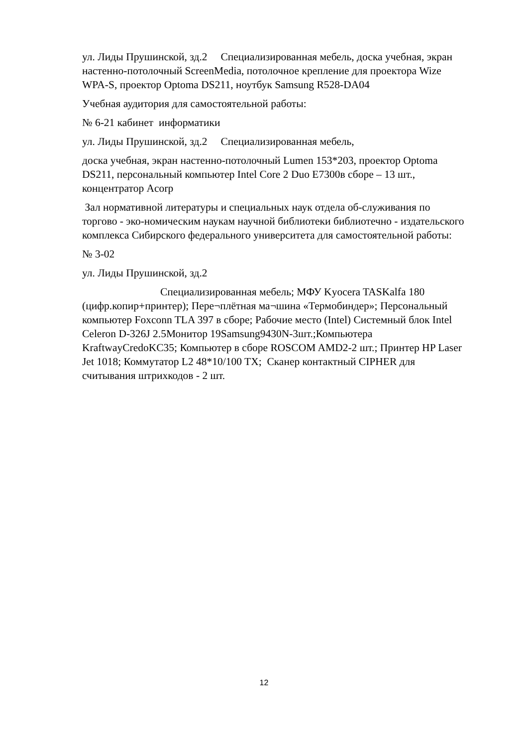ул. Лиды Прушинской, зд.2 Специализированная мебель, доска учебная, экран настенно-потолочный ScreenMedia, потолочное крепление для проектора Wize WPA-S, проектор Optoma DS211, ноутбук Samsung R528-DA04
Учебная аудитория для самостоятельной работы:
№ 6-21 кабинет информатики
ул. Лиды Прушинской, зд.2 Специализированная мебель,
доска учебная, экран настенно-потолочный Lumen 153*203, проектор Optoma DS211, персональный компьютер Intel Core 2 Duo E7300в сборе – 13 шт., концентратор Acorp
Зал нормативной литературы и специальных наук отдела об-служивания по торгово - эко-номическим наукам научной библиотеки библиотечно - издательского комплекса Сибирского федерального университета для самостоятельной работы:
№ 3-02
ул. Лиды Прушинской, зд.2
Специализированная мебель; МФУ Kyocera TASKalfa 180 (цифр.копир+принтер); Пере¬плётная ма¬шина «Термобиндер»; Персональный компьютер Foxconn TLA 397 в сборе; Рабочие место (Intel) Системный блок Intel Celeron D-326J 2.5Монитор 19Samsung9430N-3шт.;Компьютера KraftwayCredoKC35; Компьютер в сборе ROSCOM AMD2-2 шт.; Принтер HP Laser Jet 1018; Коммутатор L2 48*10/100 TX; Сканер контактный CIPHER для считывания штрихкодов - 2 шт.
12